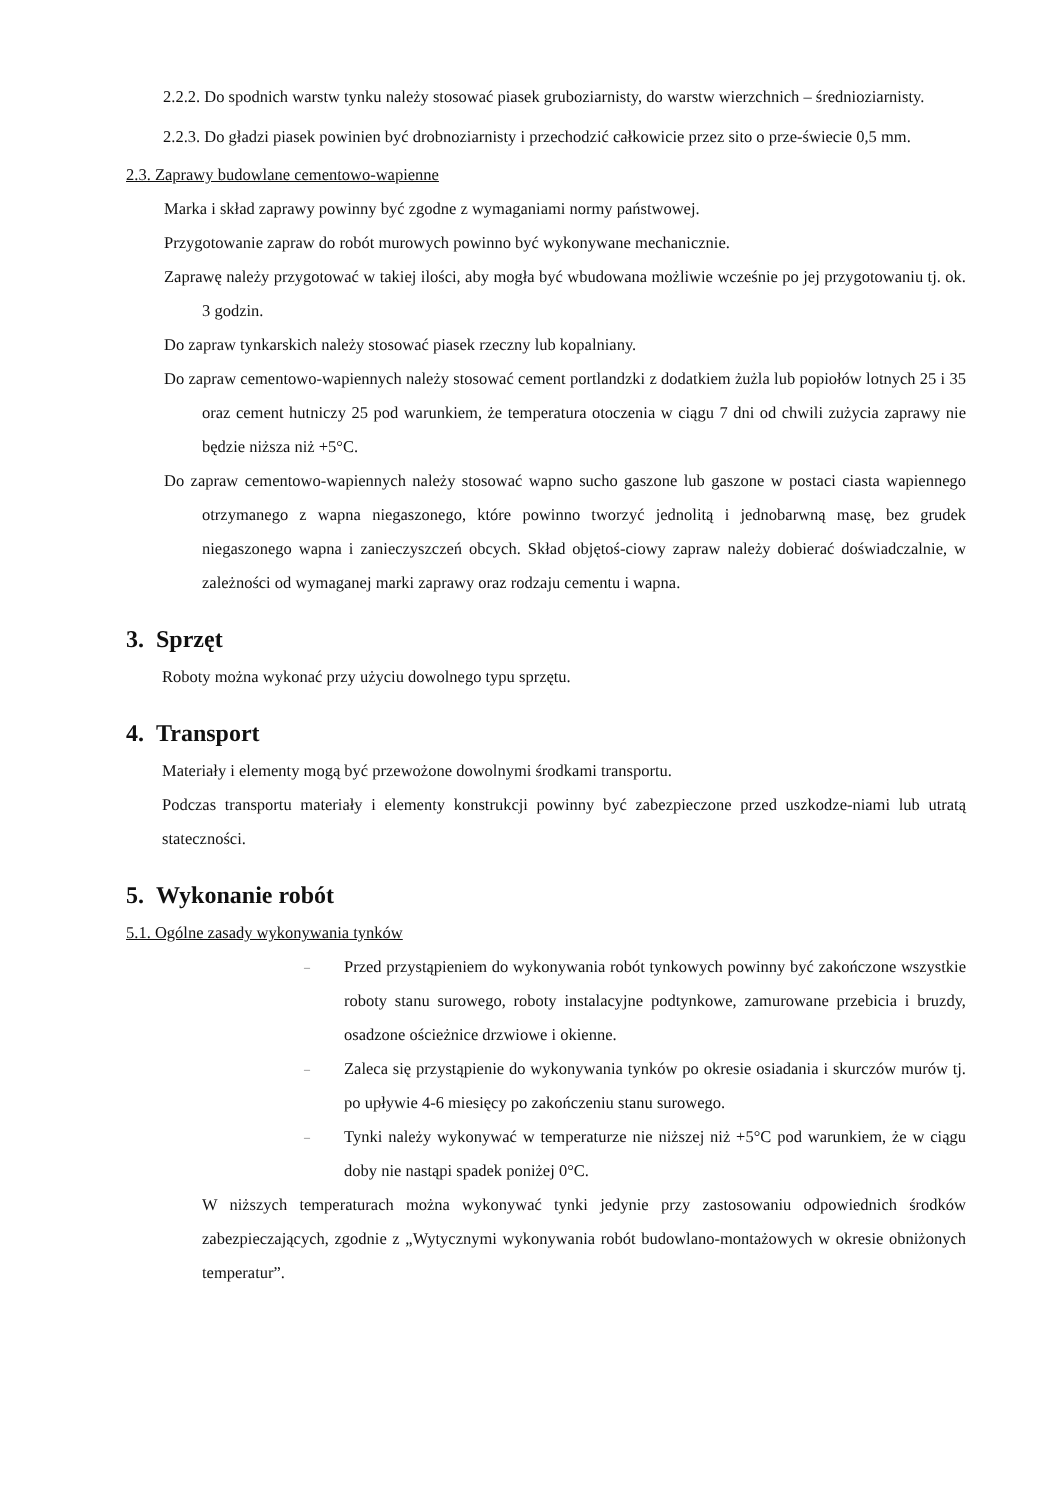2.2.2. Do spodnich warstw tynku należy stosować piasek gruboziarnisty, do warstw wierzchnich – średnioziarnisty.
2.2.3. Do gładzi piasek powinien być drobnoziarnisty i przechodzić całkowicie przez sito o prze-świecie 0,5 mm.
2.3. Zaprawy budowlane cementowo-wapienne
Marka i skład zaprawy powinny być zgodne z wymaganiami normy państwowej.
Przygotowanie zapraw do robót murowych powinno być wykonywane mechanicznie.
Zaprawę należy przygotować w takiej ilości, aby mogła być wbudowana możliwie wcześnie po jej przygotowaniu tj. ok. 3 godzin.
Do zapraw tynkarskich należy stosować piasek rzeczny lub kopalniany.
Do zapraw cementowo-wapiennych należy stosować cement portlandzki z dodatkiem żużla lub popiołów lotnych 25 i 35 oraz cement hutniczy 25 pod warunkiem, że temperatura otoczenia w ciągu 7 dni od chwili zużycia zaprawy nie będzie niższa niż +5°C.
Do zapraw cementowo-wapiennych należy stosować wapno sucho gaszone lub gaszone w postaci ciasta wapiennego otrzymanego z wapna niegaszonego, które powinno tworzyć jednolitą i jednobarwną masę, bez grudek niegaszonego wapna i zanieczyszczeń obcych. Skład objętoś-ciowy zapraw należy dobierać doświadczalnie, w zależności od wymaganej marki zaprawy oraz rodzaju cementu i wapna.
3. Sprzęt
Roboty można wykonać przy użyciu dowolnego typu sprzętu.
4. Transport
Materiały i elementy mogą być przewożone dowolnymi środkami transportu.
Podczas transportu materiały i elementy konstrukcji powinny być zabezpieczone przed uszkodze-niami lub utratą stateczności.
5. Wykonanie robót
5.1. Ogólne zasady wykonywania tynków
– Przed przystąpieniem do wykonywania robót tynkowych powinny być zakończone wszystkie roboty stanu surowego, roboty instalacyjne podtynkowe, zamurowane przebicia i bruzdy, osadzone ościeżnice drzwiowe i okienne.
– Zaleca się przystąpienie do wykonywania tynków po okresie osiadania i skurczów murów tj. po upływie 4-6 miesięcy po zakończeniu stanu surowego.
– Tynki należy wykonywać w temperaturze nie niższej niż +5°C pod warunkiem, że w ciągu doby nie nastąpi spadek poniżej 0°C.
W niższych temperaturach można wykonywać tynki jedynie przy zastosowaniu odpowiednich środków zabezpieczających, zgodnie z „Wytycznymi wykonywania robót budowlano-montażowych w okresie obniżonych temperatur”.